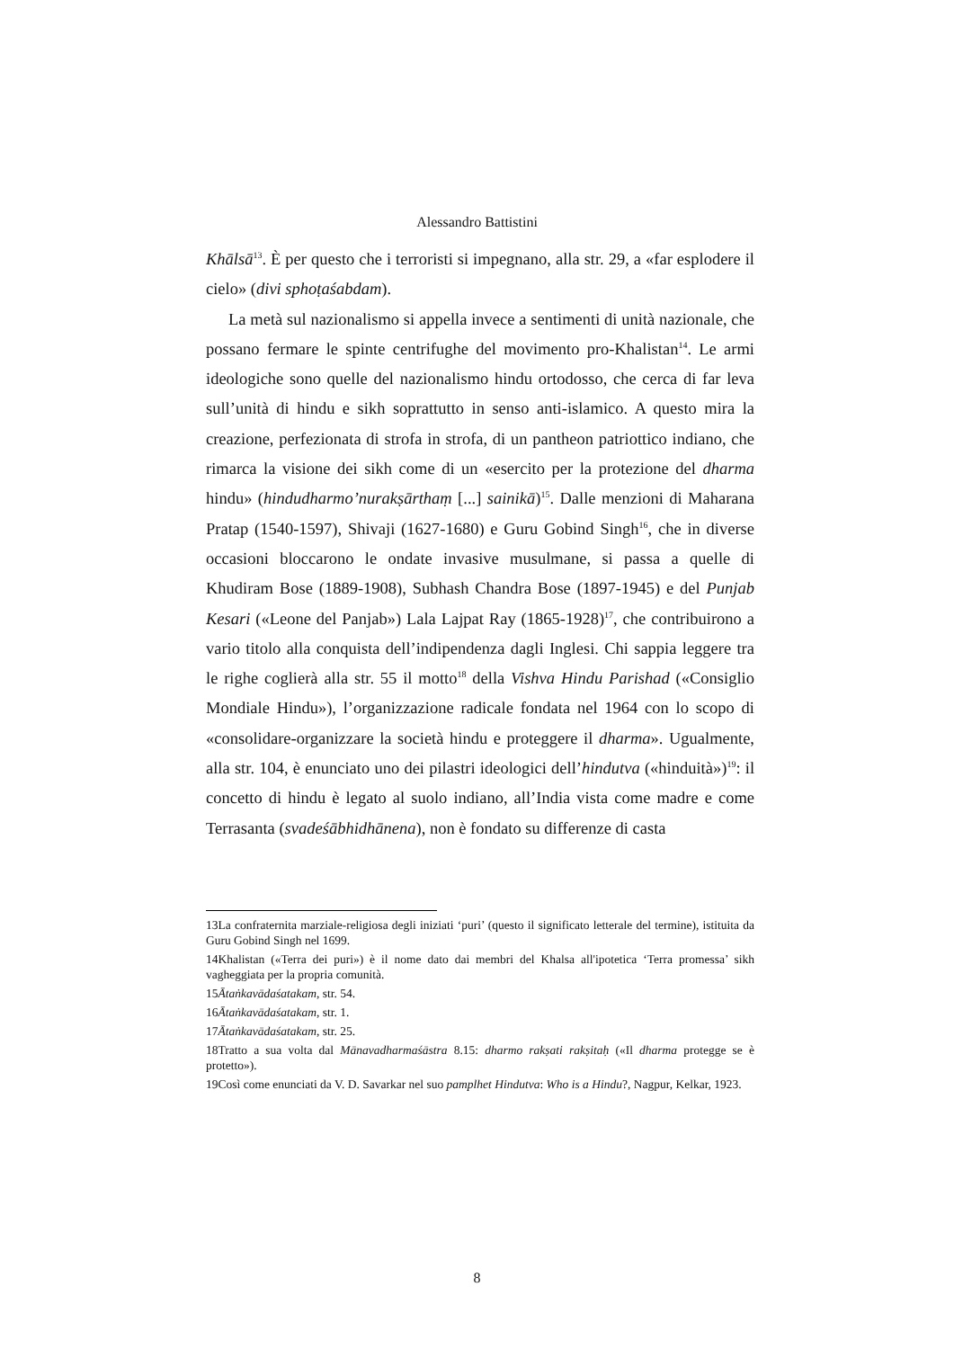Alessandro Battistini
Khālsā<sup>13</sup>. È per questo che i terroristi si impegnano, alla str. 29, a «far esplodere il cielo» (divi sphoṭaśabdam).
La metà sul nazionalismo si appella invece a sentimenti di unità nazionale, che possano fermare le spinte centrifughe del movimento pro-Khalistan<sup>14</sup>. Le armi ideologiche sono quelle del nazionalismo hindu ortodosso, che cerca di far leva sull’unità di hindu e sikh soprattutto in senso anti-islamico. A questo mira la creazione, perfezionata di strofa in strofa, di un pantheon patriottico indiano, che rimarca la visione dei sikh come di un «esercito per la protezione del dharma hindu» (hindudharmo’nurakṣārthaṃ [...] sainikā)<sup>15</sup>. Dalle menzioni di Maharana Pratap (1540-1597), Shivaji (1627-1680) e Guru Gobind Singh<sup>16</sup>, che in diverse occasioni bloccarono le ondate invasive musulmane, si passa a quelle di Khudiram Bose (1889-1908), Subhash Chandra Bose (1897-1945) e del Punjab Kesari («Leone del Panjab») Lala Lajpat Ray (1865-1928)<sup>17</sup>, che contribuirono a vario titolo alla conquista dell’indipendenza dagli Inglesi. Chi sappia leggere tra le righe coglierà alla str. 55 il motto<sup>18</sup> della Vishva Hindu Parishad («Consiglio Mondiale Hindu»), l’organizzazione radicale fondata nel 1964 con lo scopo di «consolidare-organizzare la società hindu e proteggere il dharma». Ugualmente, alla str. 104, è enunciato uno dei pilastri ideologici dell’hindutva («hinduità»)<sup>19</sup>: il concetto di hindu è legato al suolo indiano, all’India vista come madre e come Terrasanta (svadeśābhidhānena), non è fondato su differenze di casta
13La confraternita marziale-religiosa degli iniziati ‘puri’ (questo il significato letterale del termine), istituita da Guru Gobind Singh nel 1699.
14Khalistan («Terra dei puri») è il nome dato dai membri del Khalsa all'ipotetica ‘Terra promessa’ sikh vagheggiata per la propria comunità.
15Ātaṅkavādaśatakam, str. 54.
16Ātaṅkavādaśatakam, str. 1.
17Ātaṅkavādaśatakam, str. 25.
18Tratto a sua volta dal Mānavadharmaśāstra 8.15: dharmo rakṣati rakṣitaḥ («Il dharma protegge se è protetto»).
19Così come enunciati da V. D. Savarkar nel suo pamplhet Hindutva: Who is a Hindu?, Nagpur, Kelkar, 1923.
8